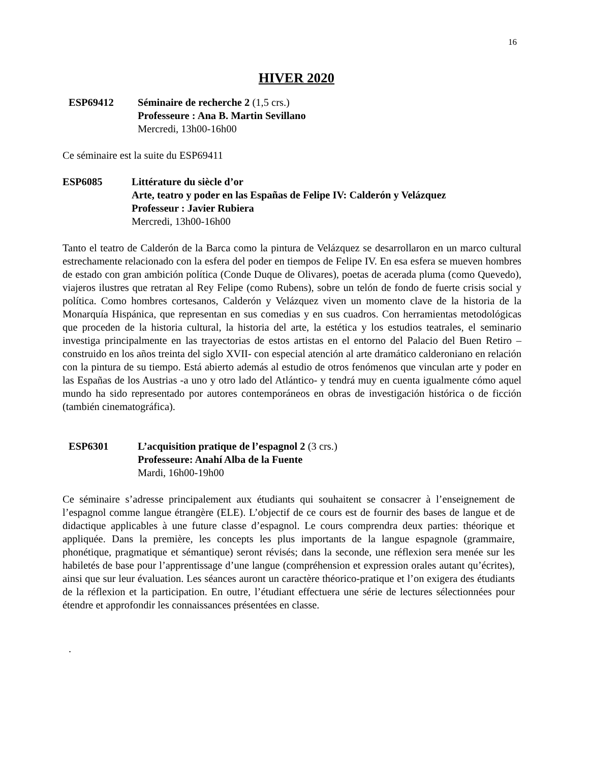16
HIVER 2020
ESP69412 Séminaire de recherche 2 (1,5 crs.)
Professeure : Ana B. Martin Sevillano
Mercredi, 13h00-16h00
Ce séminaire est la suite du ESP69411
ESP6085 Littérature du siècle d’or
Arte, teatro y poder en las Españas de Felipe IV: Calderón y Velázquez
Professeur : Javier Rubiera
Mercredi, 13h00-16h00
Tanto el teatro de Calderón de la Barca como la pintura de Velázquez se desarrollaron en un marco cultural estrechamente relacionado con la esfera del poder en tiempos de Felipe IV. En esa esfera se mueven hombres de estado con gran ambición política (Conde Duque de Olivares), poetas de acerada pluma (como Quevedo), viajeros ilustres que retratan al Rey Felipe (como Rubens), sobre un telón de fondo de fuerte crisis social y política. Como hombres cortesanos, Calderón y Velázquez viven un momento clave de la historia de la Monarquía Hispánica, que representan en sus comedias y en sus cuadros. Con herramientas metodológicas que proceden de la historia cultural, la historia del arte, la estética y los estudios teatrales, el seminario investiga principalmente en las trayectorias de estos artistas en el entorno del Palacio del Buen Retiro –construido en los años treinta del siglo XVII- con especial atención al arte dramático calderoniano en relación con la pintura de su tiempo. Está abierto además al estudio de otros fenómenos que vinculan arte y poder en las Españas de los Austrias -a uno y otro lado del Atlántico- y tendrá muy en cuenta igualmente cómo aquel mundo ha sido representado por autores contemporáneos en obras de investigación histórica o de ficción (también cinematográfica).
ESP6301 L’acquisition pratique de l’espagnol 2 (3 crs.)
Professeure: Anahí Alba de la Fuente
Mardi, 16h00-19h00
Ce séminaire s’adresse principalement aux étudiants qui souhaitent se consacrer à l’enseignement de l’espagnol comme langue étrangère (ELE). L’objectif de ce cours est de fournir des bases de langue et de didactique applicables à une future classe d’espagnol. Le cours comprendra deux parties: théorique et appliquée. Dans la première, les concepts les plus importants de la langue espagnole (grammaire, phonétique, pragmatique et sémantique) seront révisés; dans la seconde, une réflexion sera menée sur les habiletés de base pour l’apprentissage d’une langue (compréhension et expression orales autant qu’écrites), ainsi que sur leur évaluation. Les séances auront un caractère théorico-pratique et l’on exigera des étudiants de la réflexion et la participation. En outre, l’étudiant effectuera une série de lectures sélectionnées pour étendre et approfondir les connaissances présentées en classe.
.